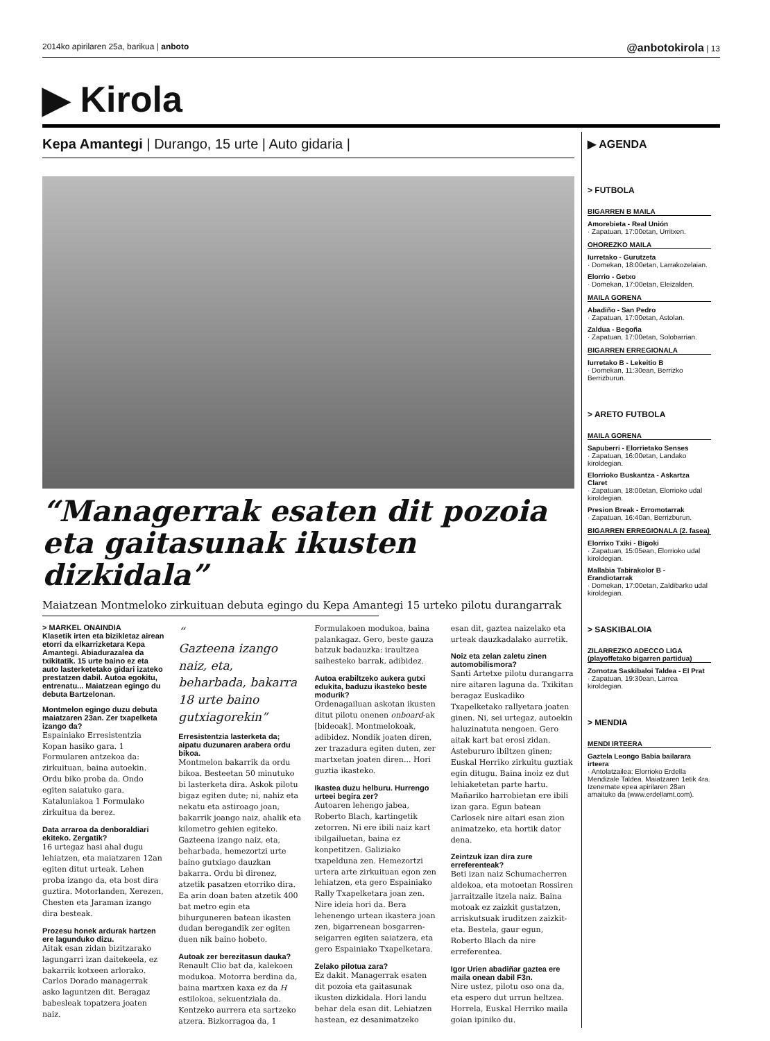2014ko apirilaren 25a, barikua | anboto @anbotokirola | 13
▶ Kirola
Kepa Amantegi | Durango, 15 urte | Auto gidaria |
“Managerrak esaten dit pozoia eta gaitasunak ikusten dizkidala”
Maiatzean Montmeloko zirkuituan debuta egingo du Kepa Amantegi 15 urteko pilotu durangarrak
> MARKEL ONAINDIA
Klasetik irten eta bizikletaz airean etorri da elkarrizketara Kepa Amantegi. Abiadurazalea da txikitatik. 15 urte baino ez eta auto lasterketetako gidari izateko prestatzen dabil. Autoa egokitu, entrenatu... Maiatzean egingo du debuta Bartzelonan.
Montmelon egingo duzu debuta maiatzaren 23an. Zer txapelketa izango da?
Espainiako Erresistentzia Kopan hasiko gara. 1 Formularen antzekoa da: zirkuituan, baina autoekin. Ordu biko proba da. Ondo egiten saiatuko gara. Kataluniakoa 1 Formulako zirkuitua da berez.
Data arraroa da denboraldiari ekiteko. Zergatik?
16 urtegaz hasi ahal dugu lehiatzen, eta maiatzaren 12an egiten ditut urteak. Lehen proba izango da, eta bost dira guztira. Motorlanden, Xerezen, Chesten eta Jaraman izango dira besteak.
Prozesu honek ardurak hartzen ere lagunduko dizu.
Aitak esan zidan bizitzarako lagungarri izan daitekeela, ez bakarrik kotxeen arlorako. Carlos Dorado managerrak asko laguntzen dit. Beragaz babesleak topatzera joaten naiz.
“
Gazteena izango naiz, eta, beharbada, bakarra 18 urte baino gutxiagorekin”
Erresistentzia lasterketa da; aipatu duzunaren arabera ordu bikoa.
Montmelon bakarrik da ordu bikoa. Besteetan 50 minutuko bi lasterketa dira. Askok pilotu bigaz egiten dute; ni, nahiz eta nekatu eta astiroago joan, bakarrik joango naiz, ahalik eta kilometro gehien egiteko. Gazteena izango naiz, eta, beharbada, hemezortzi urte baino gutxiago dauzkan bakarra. Ordu bi direnez, atzetik pasatzen etorriko dira. Ea arin doan baten atzetik 400 bat metro egin eta bihurguneren batean ikasten dudan beregandik zer egiten duen nik baino hobeto.
Autoak zer berezitasun dauka?
Renault Clio bat da, kalekoen modukoa. Motorra berdina da, baina martxen kaxa ez da H estilokoa, sekuentziala da. Kentzeko aurrera eta sartzeko atzera. Bizkorragoa da, 1 Formulakoen modukoa, baina palankagaz. Gero, beste gauza batzuk badauzka: iraultzea saihesteko barrak, adibidez.
Autoa erabiltzeko aukera gutxi edukita, baduzu ikasteko beste modurik?
Ordenagailuan askotan ikusten ditut pilotu onenen onboard-ak [bideoak]. Montmelokoak, adibidez. Nondik joaten diren, zer trazadura egiten duten, zer martxetan joaten diren... Hori guztia ikasteko.
Ikastea duzu helburu. Hurrengo urteei begira zer?
Autoaren lehengo jabea, Roberto Blach, kartingetik zetorren. Ni ere ibili naiz kart ibilgailuetan, baina ez konpetitzen. Galiziako txapelduna zen. Hemezortzi urtera arte zirkuituan egon zen lehiatzen, eta gero Espainiako Rally Txapelketara joan zen. Nire ideia hori da. Bera lehenengo urtean ikastera joan zen, bigarrenean bosgarren-seigarren egiten saiatzera, eta gero Espainiako Txapelketara.
Zelako pilotua zara?
Ez dakit. Managerrak esaten dit pozoia eta gaitasunak ikusten dizkidala. Hori landu behar dela esan dit. Lehiatzen hastean, ez desanimatzeko esan dit, gaztea naizelako eta urteak dauzkadalako aurretik.
Noiz eta zelan zaletu zinen automobilismora?
Santi Artetxe pilotu durangarra nire aitaren laguna da. Txikitan beragaz Euskadiko Txapelketako rallyetara joaten ginen. Ni, sei urtegaz, autoekin haluzinatuta nengoen. Gero aitak kart bat erosi zidan. Astebururo ibiltzen ginen; Euskal Herriko zirkuitu guztiak egin ditugu. Baina inoiz ez dut lehiaketetan parte hartu. Mañariko harrobietan ere ibili izan gara. Egun batean Carlosek nire aitari esan zion animatzeko, eta hortik dator dena.
Zeintzuk izan dira zure erreferenteak?
Beti izan naiz Schumacherren aldekoa, eta motoetan Rossiren jarraitzaile itzela naiz. Baina motoak ez zaizkit gustatzen, arriskutsuak iruditzen zaizkit-eta. Bestela, gaur egun, Roberto Blach da nire erreferentea.
Igor Urien abadiñar gaztea ere maila onean dabil F3n.
Nire ustez, pilotu oso ona da, eta espero dut urrun heltzea. Horrela, Euskal Herriko maila goian ipiniko du.
▶ AGENDA
> FUTBOLA
BIGARREN B MAILA
Amorebieta - Real Unión
· Zapatuan, 17:00etan, Urritxen.
OHOREZKO MAILA
Iurretako - Gurutzeta
· Domekan, 18:00etan, Larrakozelaian.
Elorrio - Getxo
· Domekan, 17:00etan, Eleizalden.
MAILA GORENA
Abadiño - San Pedro
· Zapatuan, 17:00etan, Astolan.
Zaldua - Begoña
· Zapatuan, 17:00etan, Solobarrian.
BIGARREN ERREGIONALA
Iurretako B - Lekeitio B
· Domekan, 11:30ean, Berrizko Berrizburun.
> ARETO FUTBOLA
MAILA GORENA
Sapuberri - Elorrietako Senses
· Zapatuan, 16:00etan, Landako kiroldegian.
Elorrioko Buskantza - Askartza Claret
· Zapatuan, 18:00etan, Elorrioko udal kiroldegian.
Presion Break - Erromotarrak
· Zapatuan, 16:40an, Berrizburun.
BIGARREN ERREGIONALA (2. fasea)
Elorrixo Txiki - Bigoki
· Zapatuan, 15:05ean, Elorrioko udal kiroldegian.
Mallabia Tabirakolor B - Erandiotarrak
· Domekan, 17:00etan, Zaldibarko udal kiroldegian.
> SASKIBALOIA
ZILARREZKO ADECCO LIGA (playoffetako bigarren partidua)
Zornotza Saskibaloi Taldea - El Prat
· Zapatuan, 19:30ean, Larrea kiroldegian.
> MENDIA
MENDI IRTEERA
Gaztela Leongo Babia bailarara irteera
· Antolatzailea: Elorrioko Erdella Mendizale Taldea. Maiatzaren 1etik 4ra. Izenemate epea apirilaren 28an amaituko da (www.erdellamt.com).